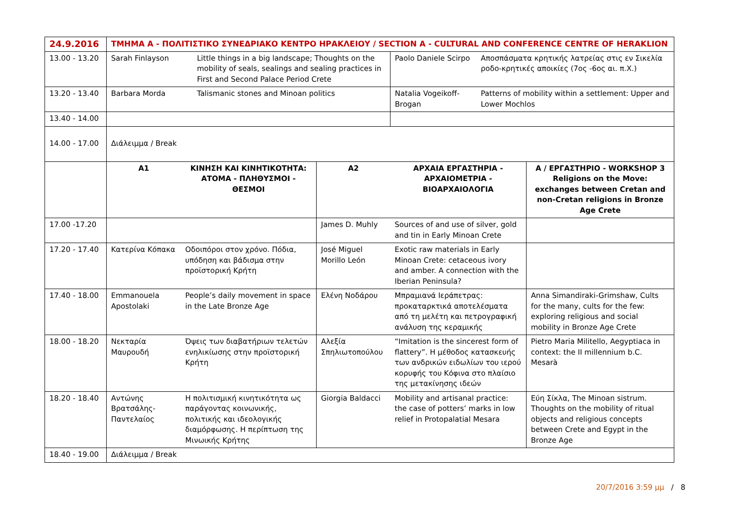| 24.9.2016 | ΤΜΗΜΑ Α - ΠΟΛΙΤΙΣΤΙΚΟ ΣΥΝΕΔΡΙΑΚΟ ΚΕΝΤΡΟ ΗΡΑΚΛΕΙΟΥ / SECTION A - CULTURAL AND CONFERENCE CENTRE OF HERAKLION | | | | | | |
| 13.00 - 13.20 | Sarah Finlayson | | Little things in a big landscape; Thoughts on the mobility of seals, sealings and sealing practices in First and Second Palace Period Crete | | Paolo Daniele Scirpo | Αποσπάσματα κρητικής λατρείας στις εν Σικελία ροδο-κρητικές αποικίες (7ος -6ος αι. π.Χ.) | |
| 13.20 - 13.40 | Barbara Morda | | Talismanic stones and Minoan politics | | Natalia Vogeikoff-Brogan | Patterns of mobility within a settlement: Upper and Lower Mochlos | |
| 13.40 - 14.00 | | | | | | | |
| 14.00 - 17.00 | Διάλειμμα / Break | | | | | | |
| | Α1 | ΚΙΝΗΣΗ ΚΑΙ ΚΙΝΗΤΙΚΟΤΗΤΑ: ΑΤΟΜΑ - ΠΛΗΘΥΣΜΟΙ - ΘΕΣΜΟΙ | | Α2 | ΑΡΧΑΙΑ ΕΡΓΑΣΤΗΡΙΑ - ΑΡΧΑΙΟΜΕΤΡΙΑ - ΒΙΟΑΡΧΑΙΟΛΟΓΙΑ | | Α / ΕΡΓΑΣΤΗΡΙΟ - WORKSHOP 3 Religions on the Move: exchanges between Cretan and non-Cretan religions in Bronze Age Crete |
| 17.00 -17.20 | | | | James D. Muhly | Sources of and use of silver, gold and tin in Early Minoan Crete | | |
| 17.20 - 17.40 | Κατερίνα Κόπακα | Οδοιπόροι στον χρόνο. Πόδια, υπόδηση και βάδισμα στην προϊστορική Κρήτη | | José Miguel Morillo León | Exotic raw materials in Early Minoan Crete: cetaceous ivory and amber. A connection with the Iberian Peninsula? | | |
| 17.40 - 18.00 | Emmanouela Apostolaki | People’s daily movement in space in the Late Bronze Age | | Ελένη Νοδάρου | Μπραμιανά Ιεράπετρας: προκαταρκτικά αποτελέσματα από τη μελέτη και πετρογραφική ανάλυση της κεραμικής | | Anna Simandiraki-Grimshaw, Cults for the many, cults for the few: exploring religious and social mobility in Bronze Age Crete |
| 18.00 - 18.20 | Νεκταρία Μαυρουδή | Όψεις των διαβατήριων τελετών ενηλικίωσης στην προϊστορική Κρήτη | | Αλεξία Σπηλιωτοπούλου | “Imitation is the sincerest form of flattery”. Η μέθοδος κατασκευής των ανδρικών ειδωλίων του ιερού κορυφής του Κόφινα στο πλαίσιο της μετακίνησης ιδεών | | Pietro Maria Militello, Aegyptiaca in context: the II millennium b.C. Mesarà |
| 18.20 - 18.40 | Αντώνης Βρατσάλης-Παντελαίος | Η πολιτισμική κινητικότητα ως παράγοντας κοινωνικής, πολιτικής και ιδεολογικής διαμόρφωσης. Η περίπτωση της Μινωικής Κρήτης | | Giorgia Baldacci | Mobility and artisanal practice: the case of potters’ marks in low relief in Protopalatial Mesara | | Εύη Σίκλα, The Minoan sistrum. Thoughts on the mobility of ritual objects and religious concepts between Crete and Egypt in the Bronze Age |
| 18.40 - 19.00 | Διάλειμμα / Break | | | | | | |
20/7/2016 3:59 μμ / 8